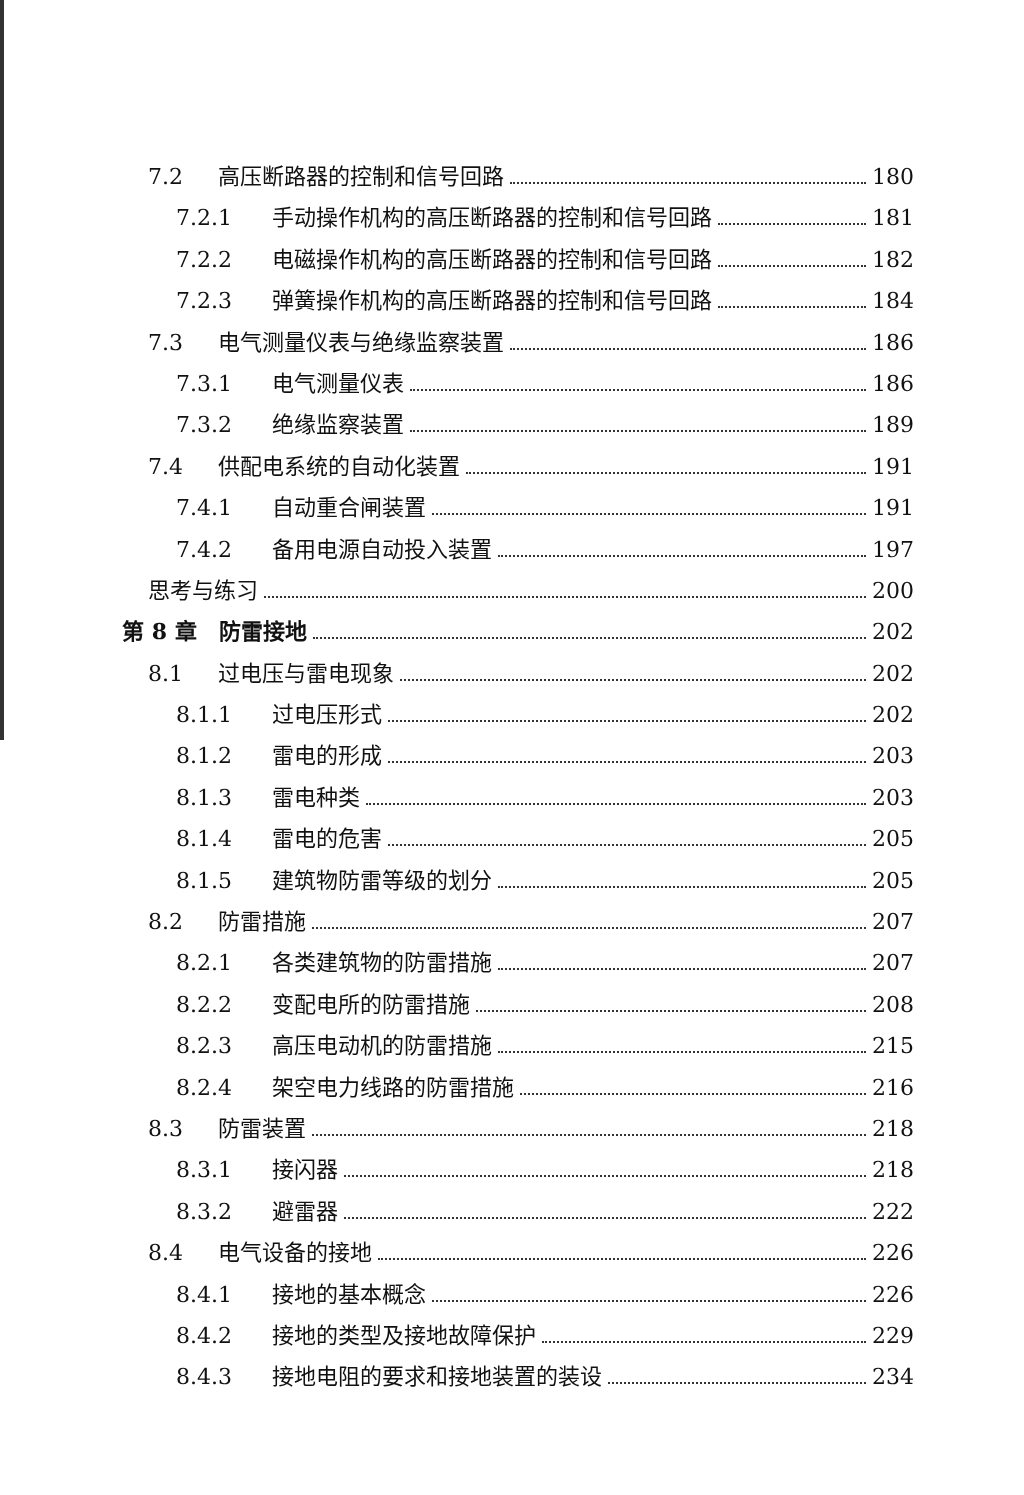7.2 高压断路器的控制和信号回路 180
7.2.1 手动操作机构的高压断路器的控制和信号回路 181
7.2.2 电磁操作机构的高压断路器的控制和信号回路 182
7.2.3 弹簧操作机构的高压断路器的控制和信号回路 184
7.3 电气测量仪表与绝缘监察装置 186
7.3.1 电气测量仪表 186
7.3.2 绝缘监察装置 189
7.4 供配电系统的自动化装置 191
7.4.1 自动重合闸装置 191
7.4.2 备用电源自动投入装置 197
思考与练习 200
第 8 章　防雷接地 202
8.1 过电压与雷电现象 202
8.1.1 过电压形式 202
8.1.2 雷电的形成 203
8.1.3 雷电种类 203
8.1.4 雷电的危害 205
8.1.5 建筑物防雷等级的划分 205
8.2 防雷措施 207
8.2.1 各类建筑物的防雷措施 207
8.2.2 变配电所的防雷措施 208
8.2.3 高压电动机的防雷措施 215
8.2.4 架空电力线路的防雷措施 216
8.3 防雷装置 218
8.3.1 接闪器 218
8.3.2 避雷器 222
8.4 电气设备的接地 226
8.4.1 接地的基本概念 226
8.4.2 接地的类型及接地故障保护 229
8.4.3 接地电阻的要求和接地装置的装设 234